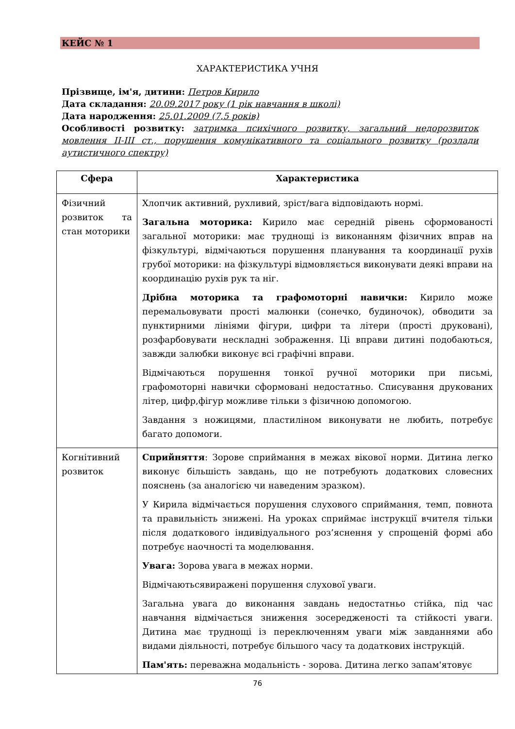КЕЙС № 1
ХАРАКТЕРИСТИКА УЧНЯ
Прізвище, ім'я, дитини: Петров Кирило
Дата складання: 20.09.2017 року (1 рік навчання в школі)
Дата народження: 25.01.2009 (7,5 років)
Особливості розвитку: затримка психічного розвитку, загальний недорозвиток мовлення ІІ-ІІІ ст., порушення комунікативного та соціального розвитку (розлади аутистичного спектру)
| Сфера | Характеристика |
| --- | --- |
| Фізичний розвиток та стан моторики | Хлопчик активний, рухливий, зріст/вага відповідають нормі. Загальна моторика: Кирило має середній рівень сформованості загальної моторики: має труднощі із виконанням фізичних вправ на фізкультурі, відмічаються порушення планування та координації рухів грубої моторики: на фізкультурі відмовляється виконувати деякі вправи на координацію рухів рук та ніг. Дрібна моторика та графомоторні навички: Кирило може перемальовувати прості малюнки (сонечко, будиночок), обводити за пунктирними лініями фігури, цифри та літери (прості друковані), розфарбовувати нескладні зображення. Ці вправи дитині подобаються, завжди залюбки виконує всі графічні вправи. Відмічаються порушення тонкої ручної моторики при письмі, графомоторні навички сформовані недостатньо. Списування друкованих літер, цифр,фігур можливе тільки з фізичною допомогою. Завдання з ножицями, пластиліном виконувати не любить, потребує багато допомоги. |
| Когнітивний розвиток | Сприйняття : Зорове сприймання в межах вікової норми. Дитина легко виконує більшість завдань, що не потребують додаткових словесних пояснень (за аналогією чи наведеним зразком). У Кирила відмічається порушення слухового сприймання, темп, повнота та правильність знижені. На уроках сприймає інструкції вчителя тільки після додаткового індивідуального роз’яснення у спрощеній формі або потребує наочності та моделювання. Увага: Зорова увага в межах норми. Відмічаютьсявиражені порушення слухової уваги. Загальна увага до виконання завдань недостатньо стійка, під час навчання відмічається зниження зосередженості та стійкості уваги. Дитина має труднощі із переключенням уваги між завданнями або видами діяльності, потребує більшого часу та додаткових інструкцій. Пам'ять: переважна модальність - зорова. Дитина легко запам'ятовує |
76